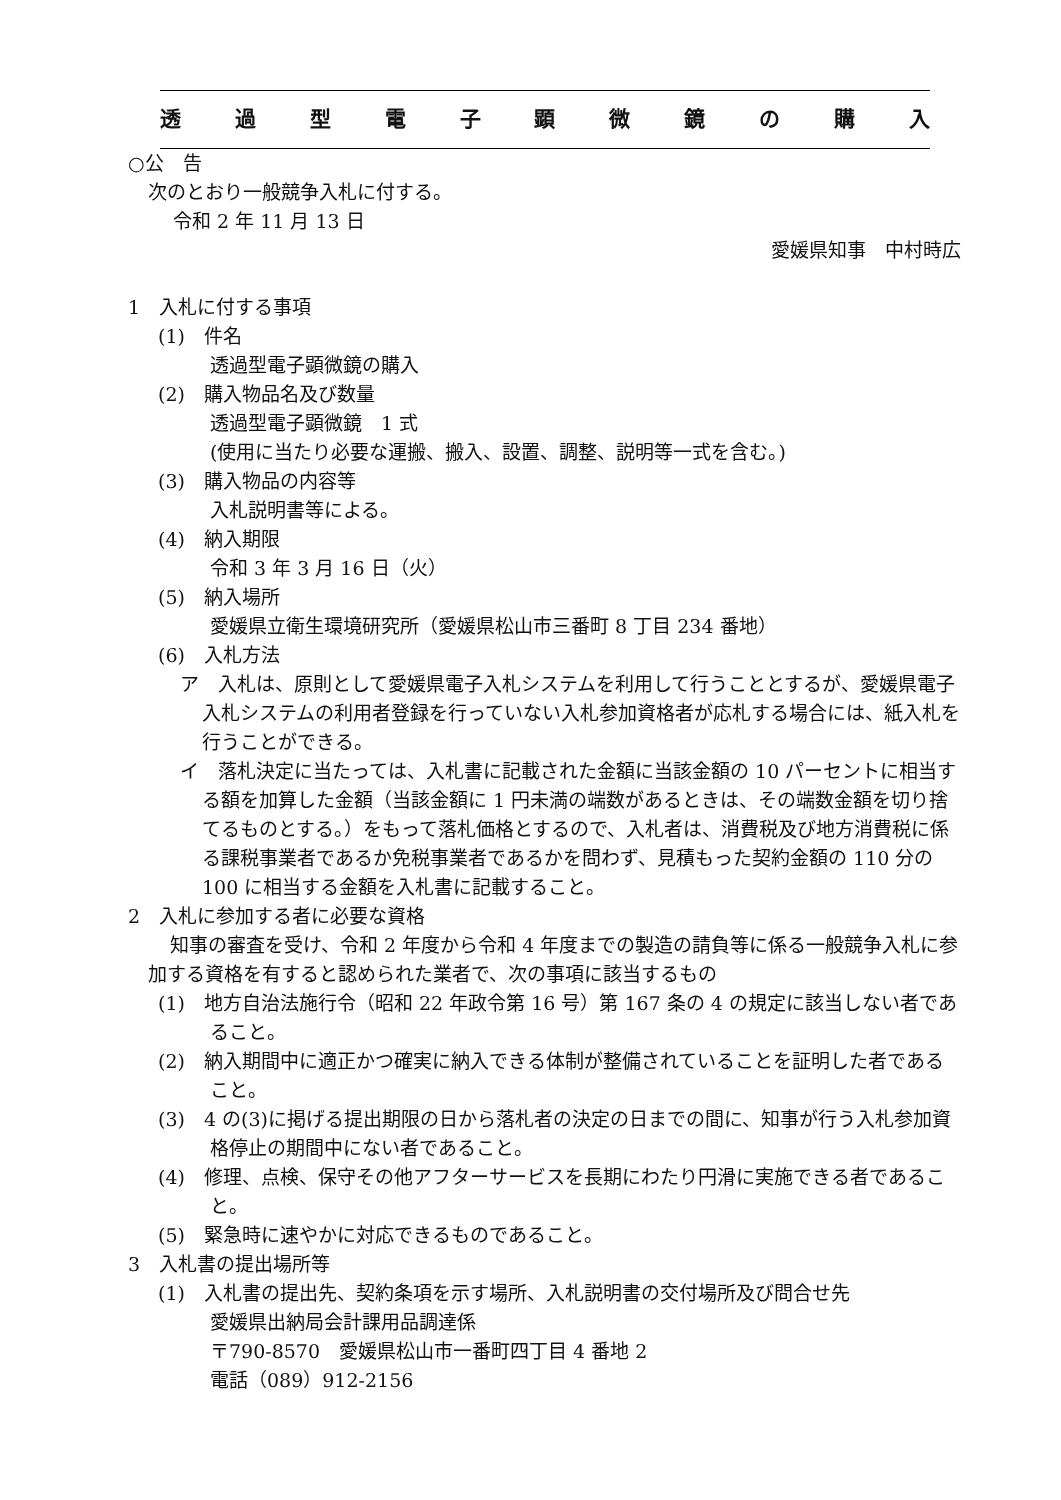透過型電子顕微鏡の購入
○公　告
次のとおり一般競争入札に付する。
令和 2 年 11 月 13 日
愛媛県知事　中村時広
1　入札に付する事項
(1)　件名
透過型電子顕微鏡の購入
(2)　購入物品名及び数量
透過型電子顕微鏡　1 式
(使用に当たり必要な運搬、搬入、設置、調整、説明等一式を含む。)
(3)　購入物品の内容等
入札説明書等による。
(4)　納入期限
令和 3 年 3 月 16 日（火）
(5)　納入場所
愛媛県立衛生環境研究所（愛媛県松山市三番町 8 丁目 234 番地）
(6)　入札方法
ア　入札は、原則として愛媛県電子入札システムを利用して行うこととするが、愛媛県電子入札システムの利用者登録を行っていない入札参加資格者が応札する場合には、紙入札を行うことができる。
イ　落札決定に当たっては、入札書に記載された金額に当該金額の 10 パーセントに相当する額を加算した金額（当該金額に 1 円未満の端数があるときは、その端数金額を切り捨てるものとする。）をもって落札価格とするので、入札者は、消費税及び地方消費税に係る課税事業者であるか免税事業者であるかを問わず、見積もった契約金額の 110 分の 100 に相当する金額を入札書に記載すること。
2　入札に参加する者に必要な資格
知事の審査を受け、令和 2 年度から令和 4 年度までの製造の請負等に係る一般競争入札に参加する資格を有すると認められた業者で、次の事項に該当するもの
(1)　地方自治法施行令（昭和 22 年政令第 16 号）第 167 条の 4 の規定に該当しない者であること。
(2)　納入期間中に適正かつ確実に納入できる体制が整備されていることを証明した者であること。
(3)　4 の(3)に掲げる提出期限の日から落札者の決定の日までの間に、知事が行う入札参加資格停止の期間中にない者であること。
(4)　修理、点検、保守その他アフターサービスを長期にわたり円滑に実施できる者であること。
(5)　緊急時に速やかに対応できるものであること。
3　入札書の提出場所等
(1)　入札書の提出先、契約条項を示す場所、入札説明書の交付場所及び問合せ先
愛媛県出納局会計課用品調達係
〒790-8570　愛媛県松山市一番町四丁目 4 番地 2
電話（089）912-2156